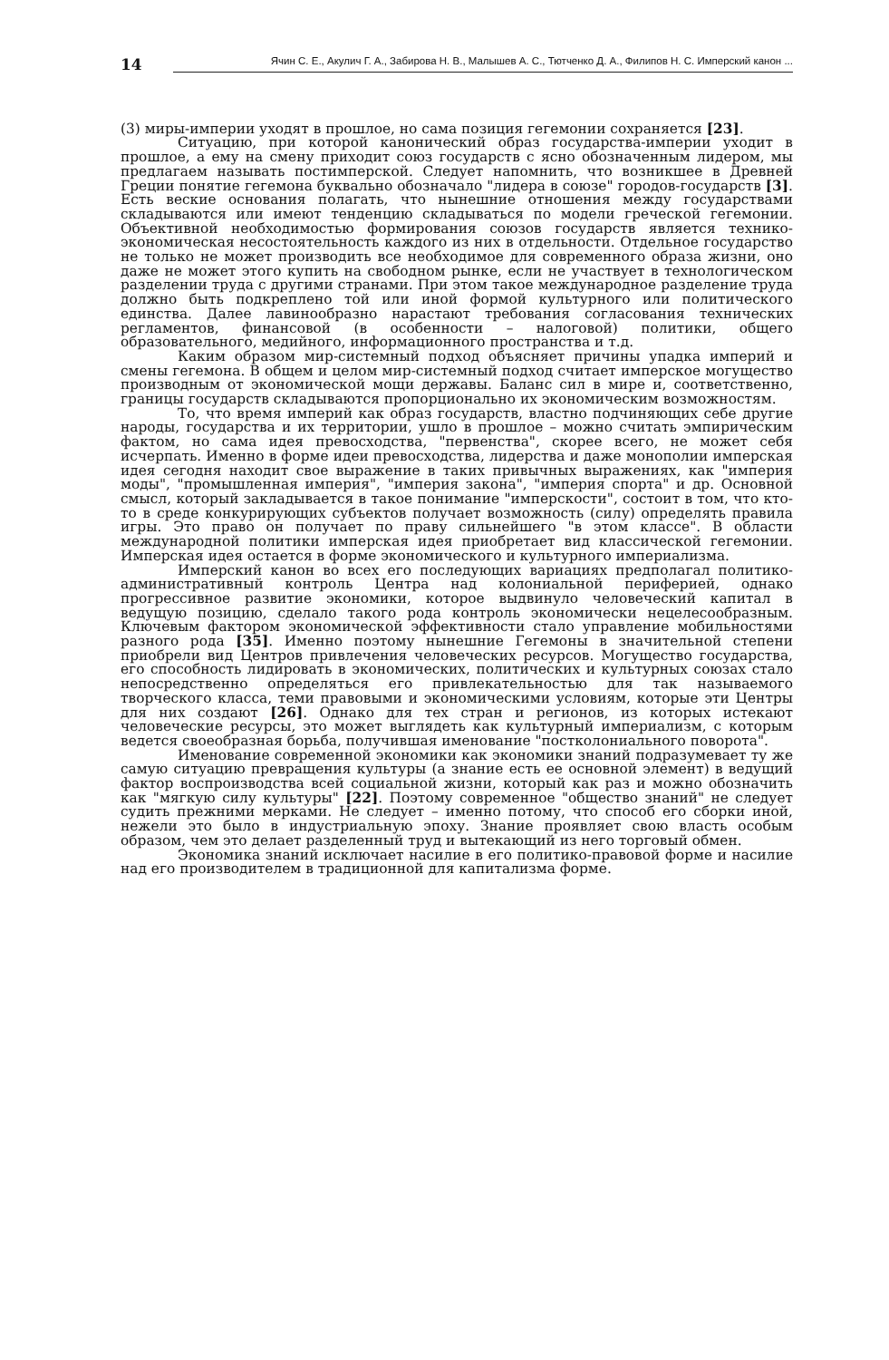14
Ячин С. Е., Акулич Г. А., Забирова Н. В., Малышев А. С., Тютченко Д. А., Филипов Н. С. Имперский канон ...
(3) миры-империи уходят в прошлое, но сама позиция гегемонии сохраняется [23].
Ситуацию, при которой канонический образ государства-империи уходит в прошлое, а ему на смену приходит союз государств с ясно обозначенным лидером, мы предлагаем называть постимперской. Следует напомнить, что возникшее в Древней Греции понятие гегемона буквально обозначало "лидера в союзе" городов-государств [3]. Есть веские основания полагать, что нынешние отношения между государствами складываются или имеют тенденцию складываться по модели греческой гегемонии. Объективной необходимостью формирования союзов государств является технико-экономическая несостоятельность каждого из них в отдельности. Отдельное государство не только не может производить все необходимое для современного образа жизни, оно даже не может этого купить на свободном рынке, если не участвует в технологическом разделении труда с другими странами. При этом такое международное разделение труда должно быть подкреплено той или иной формой культурного или политического единства. Далее лавинообразно нарастают требования согласования технических регламентов, финансовой (в особенности – налоговой) политики, общего образовательного, медийного, информационного пространства и т.д.
Каким образом мир-системный подход объясняет причины упадка империй и смены гегемона. В общем и целом мир-системный подход считает имперское могущество производным от экономической мощи державы. Баланс сил в мире и, соответственно, границы государств складываются пропорционально их экономическим возможностям.
То, что время империй как образ государств, властно подчиняющих себе другие народы, государства и их территории, ушло в прошлое – можно считать эмпирическим фактом, но сама идея превосходства, "первенства", скорее всего, не может себя исчерпать. Именно в форме идеи превосходства, лидерства и даже монополии имперская идея сегодня находит свое выражение в таких привычных выражениях, как "империя моды", "промышленная империя", "империя закона", "империя спорта" и др. Основной смысл, который закладывается в такое понимание "имперскости", состоит в том, что кто-то в среде конкурирующих субъектов получает возможность (силу) определять правила игры. Это право он получает по праву сильнейшего "в этом классе". В области международной политики имперская идея приобретает вид классической гегемонии. Имперская идея остается в форме экономического и культурного империализма.
Имперский канон во всех его последующих вариациях предполагал политико-административный контроль Центра над колониальной периферией, однако прогрессивное развитие экономики, которое выдвинуло человеческий капитал в ведущую позицию, сделало такого рода контроль экономически нецелесообразным. Ключевым фактором экономической эффективности стало управление мобильностями разного рода [35]. Именно поэтому нынешние Гегемоны в значительной степени приобрели вид Центров привлечения человеческих ресурсов. Могущество государства, его способность лидировать в экономических, политических и культурных союзах стало непосредственно определяться его привлекательностью для так называемого творческого класса, теми правовыми и экономическими условиям, которые эти Центры для них создают [26]. Однако для тех стран и регионов, из которых истекают человеческие ресурсы, это может выглядеть как культурный империализм, с которым ведется своеобразная борьба, получившая именование "постколониального поворота".
Именование современной экономики как экономики знаний подразумевает ту же самую ситуацию превращения культуры (а знание есть ее основной элемент) в ведущий фактор воспроизводства всей социальной жизни, который как раз и можно обозначить как "мягкую силу культуры" [22]. Поэтому современное "общество знаний" не следует судить прежними мерками. Не следует – именно потому, что способ его сборки иной, нежели это было в индустриальную эпоху. Знание проявляет свою власть особым образом, чем это делает разделенный труд и вытекающий из него торговый обмен.
Экономика знаний исключает насилие в его политико-правовой форме и насилие над его производителем в традиционной для капитализма форме.